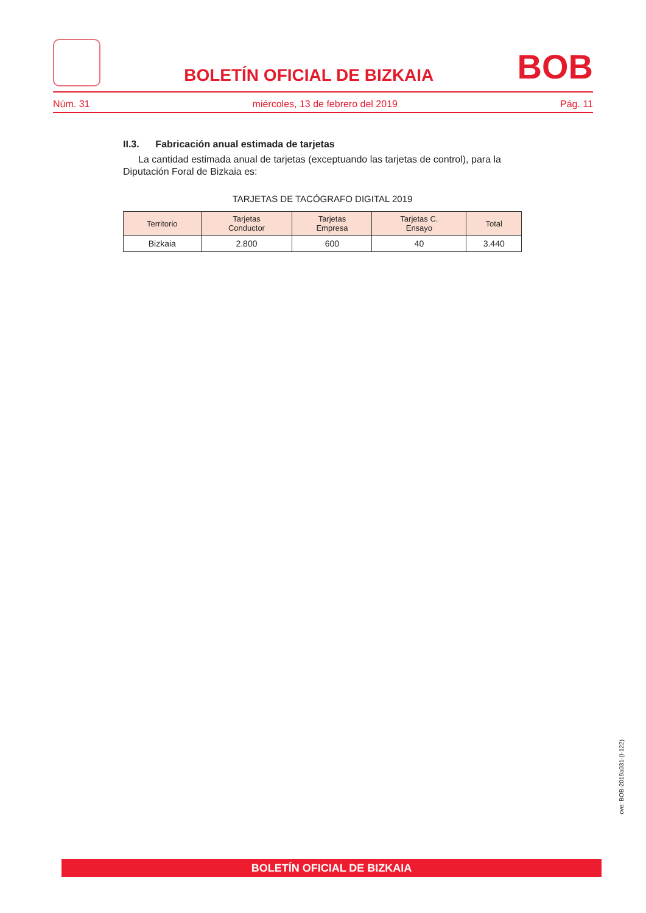BOLETÍN OFICIAL DE BIZKAIA
BOB
Núm. 31 miércoles, 13 de febrero del 2019 Pág. 11
II.3. Fabricación anual estimada de tarjetas
La cantidad estimada anual de tarjetas (exceptuando las tarjetas de control), para la Diputación Foral de Bizkaia es:
TARJETAS DE TACÓGRAFO DIGITAL 2019
| Territorio | Tarjetas Conductor | Tarjetas Empresa | Tarjetas C. Ensayo | Total |
| --- | --- | --- | --- | --- |
| Bizkaia | 2.800 | 600 | 40 | 3.440 |
cve: BOB-2019a031-(I-122)
BOLETÍN OFICIAL DE BIZKAIA